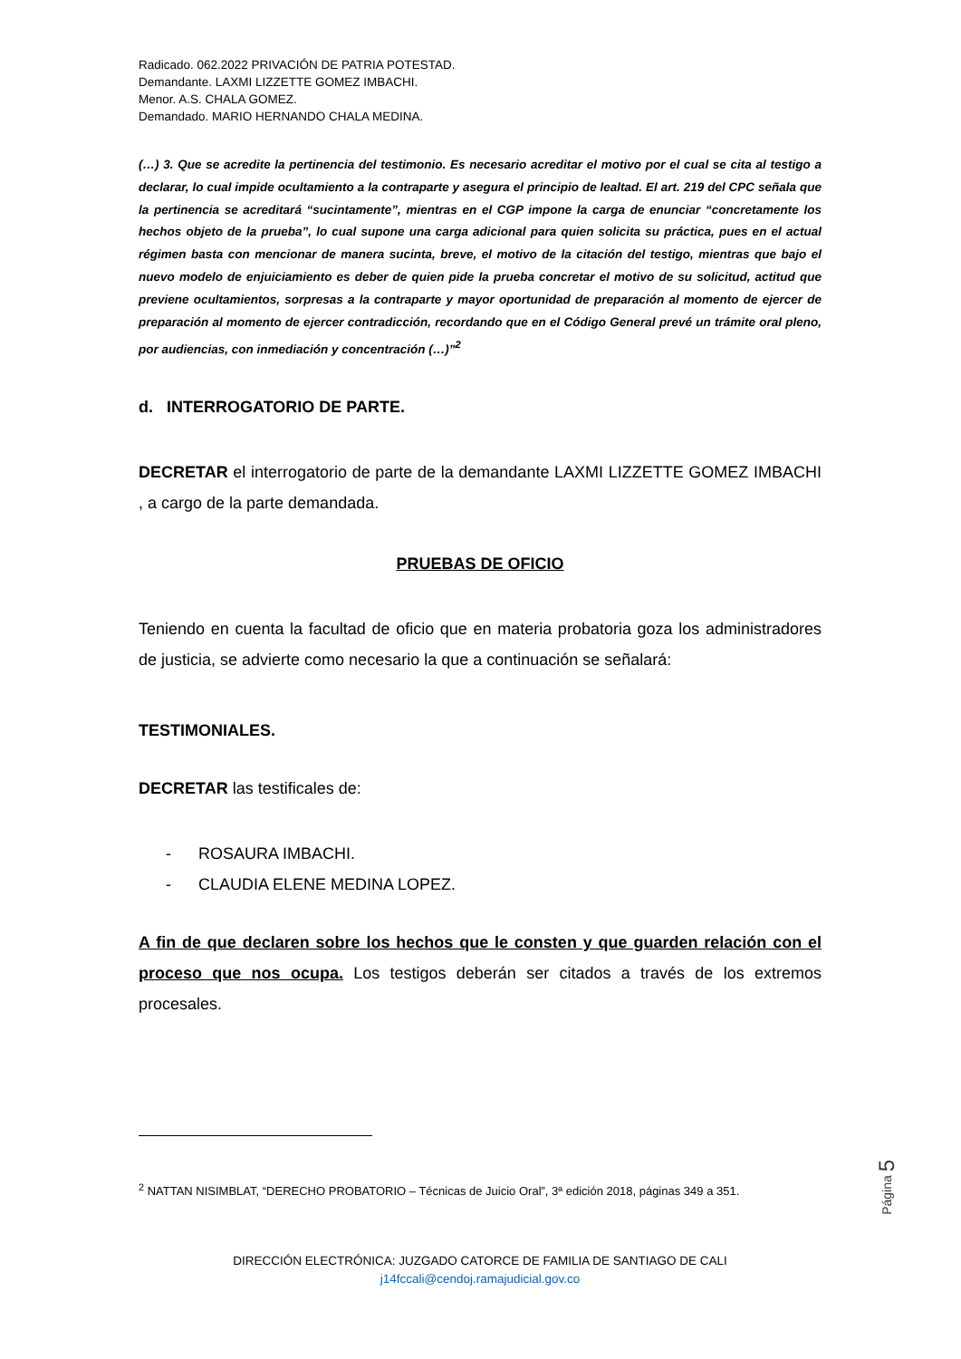Radicado. 062.2022 PRIVACIÓN DE PATRIA POTESTAD.
Demandante. LAXMI LIZZETTE GOMEZ IMBACHI.
Menor. A.S. CHALA GOMEZ.
Demandado. MARIO HERNANDO CHALA MEDINA.
(…) 3. Que se acredite la pertinencia del testimonio. Es necesario acreditar el motivo por el cual se cita al testigo a declarar, lo cual impide ocultamiento a la contraparte y asegura el principio de lealtad. El art. 219 del CPC señala que la pertinencia se acreditará “sucintamente”, mientras en el CGP impone la carga de enunciar “concretamente los hechos objeto de la prueba”, lo cual supone una carga adicional para quien solicita su práctica, pues en el actual régimen basta con mencionar de manera sucinta, breve, el motivo de la citación del testigo, mientras que bajo el nuevo modelo de enjuiciamiento es deber de quien pide la prueba concretar el motivo de su solicitud, actitud que previene ocultamientos, sorpresas a la contraparte y mayor oportunidad de preparación al momento de ejercer de preparación al momento de ejercer contradicción, recordando que en el Código General prevé un trámite oral pleno, por audiencias, con inmediación y concentración (…)”<sup>2</sup>
d. INTERROGATORIO DE PARTE.
DECRETAR el interrogatorio de parte de la demandante LAXMI LIZZETTE GOMEZ IMBACHI , a cargo de la parte demandada.
PRUEBAS DE OFICIO
Teniendo en cuenta la facultad de oficio que en materia probatoria goza los administradores de justicia, se advierte como necesario la que a continuación se señalará:
TESTIMONIALES.
DECRETAR las testificales de:
- ROSAURA IMBACHI.
- CLAUDIA ELENE MEDINA LOPEZ.
A fin de que declaren sobre los hechos que le consten y que guarden relación con el proceso que nos ocupa. Los testigos deberán ser citados a través de los extremos procesales.
<sup>2</sup> NATTAN NISIMBLAT, “DERECHO PROBATORIO – Técnicas de Juicio Oral”, 3ª edición 2018, páginas 349 a 351.
DIRECCIÓN ELECTRÓNICA: JUZGADO CATORCE DE FAMILIA DE SANTIAGO DE CALI
j14fccali@cendoj.ramajudicial.gov.co
Página 5